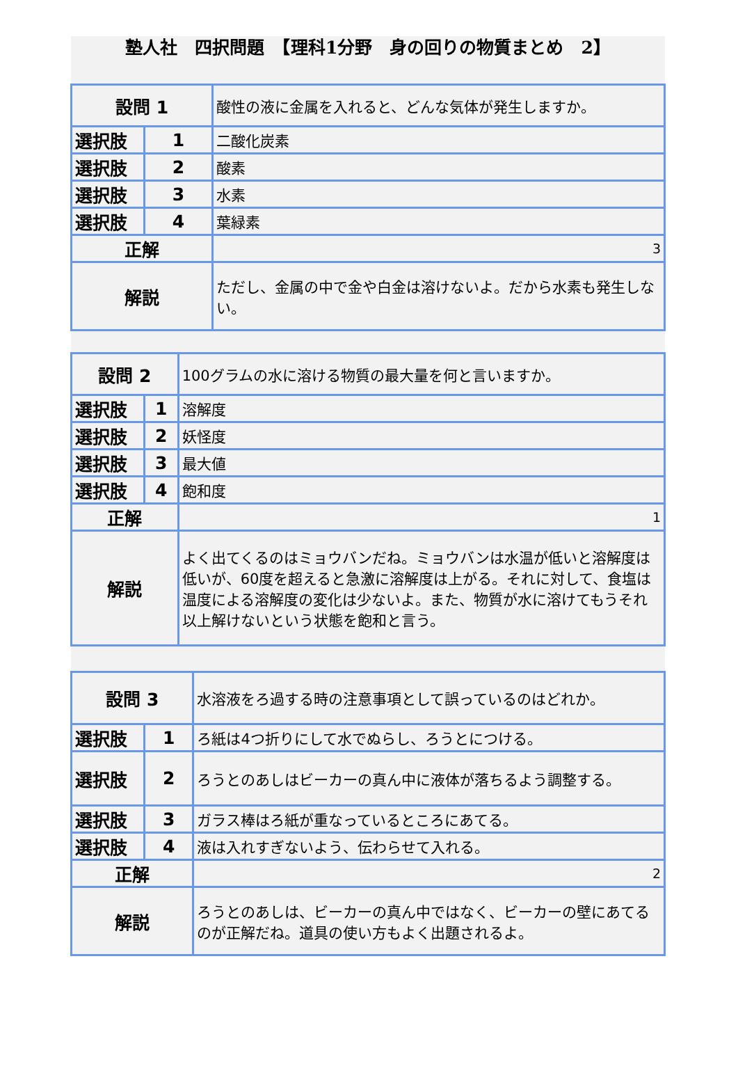塾人社　四択問題　【理科1分野　身の回りの物質まとめ　2】
| 設問 1 | | 酸性の液に金属を入れると、どんな気体が発生しますか。 |
| 選択肢 | 1 | 二酸化炭素 |
| 選択肢 | 2 | 酸素 |
| 選択肢 | 3 | 水素 |
| 選択肢 | 4 | 葉緑素 |
| 正解 | | 3 |
| 解説 | | ただし、金属の中で金や白金は溶けないよ。だから水素も発生しない。 |
| 設問 2 | | 100グラムの水に溶ける物質の最大量を何と言いますか。 |
| 選択肢 | 1 | 溶解度 |
| 選択肢 | 2 | 妖怪度 |
| 選択肢 | 3 | 最大値 |
| 選択肢 | 4 | 飽和度 |
| 正解 | | 1 |
| 解説 | | よく出てくるのはミョウバンだね。ミョウバンは水温が低いと溶解度は低いが、60度を超えると急激に溶解度は上がる。それに対して、食塩は温度による溶解度の変化は少ないよ。また、物質が水に溶けてもうそれ以上解けないという状態を飽和と言う。 |
| 設問 3 | | 水溶液をろ過する時の注意事項として誤っているのはどれか。 |
| 選択肢 | 1 | ろ紙は4つ折りにして水でぬらし、ろうとにつける。 |
| 選択肢 | 2 | ろうとのあしはビーカーの真ん中に液体が落ちるよう調整する。 |
| 選択肢 | 3 | ガラス棒はろ紙が重なっているところにあてる。 |
| 選択肢 | 4 | 液は入れすぎないよう、伝わらせて入れる。 |
| 正解 | | 2 |
| 解説 | | ろうとのあしは、ビーカーの真ん中ではなく、ビーカーの壁にあてるのが正解だね。道具の使い方もよく出題されるよ。 |